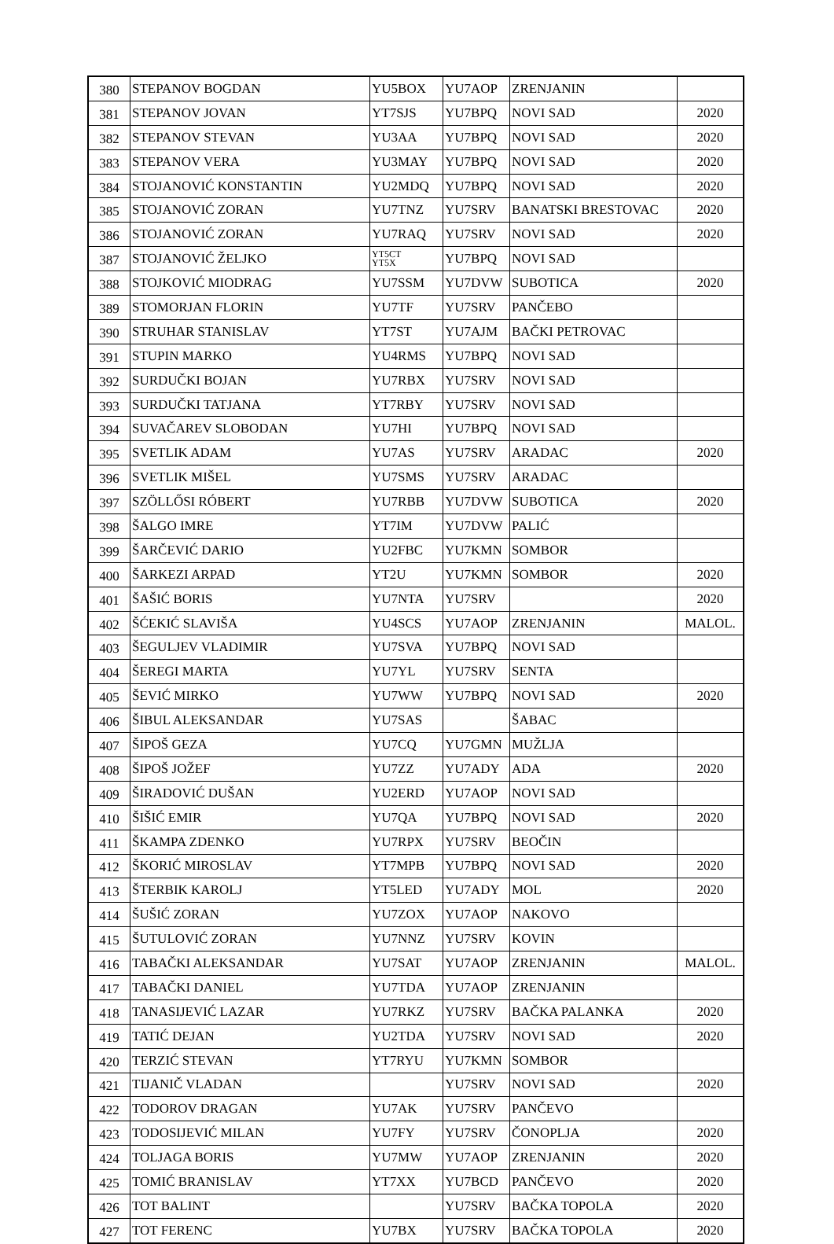| 380 | STEPANOV BOGDAN | YU5BOX | YU7AOP | ZRENJANIN | |
| 381 | STEPANOV JOVAN | YT7SJS | YU7BPQ | NOVI SAD | 2020 |
| 382 | STEPANOV STEVAN | YU3AA | YU7BPQ | NOVI SAD | 2020 |
| 383 | STEPANOV VERA | YU3MAY | YU7BPQ | NOVI SAD | 2020 |
| 384 | STOJANOVIĆ KONSTANTIN | YU2MDQ | YU7BPQ | NOVI SAD | 2020 |
| 385 | STOJANOVIĆ ZORAN | YU7TNZ | YU7SRV | BANATSKI BRESTOVAC | 2020 |
| 386 | STOJANOVIĆ ZORAN | YU7RAQ | YU7SRV | NOVI SAD | 2020 |
| 387 | STOJANOVIĆ ŽELJKO | YT5CT YT5X | YU7BPQ | NOVI SAD | |
| 388 | STOJKOVIĆ MIODRAG | YU7SSM | YU7DVW | SUBOTICA | 2020 |
| 389 | STOMORJAN FLORIN | YU7TF | YU7SRV | PANČEBO | |
| 390 | STRUHAR STANISLAV | YT7ST | YU7AJM | BAČKI PETROVAC | |
| 391 | STUPIN MARKO | YU4RMS | YU7BPQ | NOVI SAD | |
| 392 | SURDUČKI BOJAN | YU7RBX | YU7SRV | NOVI SAD | |
| 393 | SURDUČKI TATJANA | YT7RBY | YU7SRV | NOVI SAD | |
| 394 | SUVAČAREV SLOBODAN | YU7HI | YU7BPQ | NOVI SAD | |
| 395 | SVETLIK ADAM | YU7AS | YU7SRV | ARADAC | 2020 |
| 396 | SVETLIK MIŠEL | YU7SMS | YU7SRV | ARADAC | |
| 397 | SZÖLLŐSI RÓBERT | YU7RBB | YU7DVW | SUBOTICA | 2020 |
| 398 | ŠALGO IMRE | YT7IM | YU7DVW | PALIĆ | |
| 399 | ŠARČEVIĆ DARIO | YU2FBC | YU7KMN | SOMBOR | |
| 400 | ŠARKEZI ARPAD | YT2U | YU7KMN | SOMBOR | 2020 |
| 401 | ŠAŠIĆ BORIS | YU7NTA | YU7SRV | | 2020 |
| 402 | ŠĆEKIĆ SLAVIŠA | YU4SCS | YU7AOP | ZRENJANIN | MALOL. |
| 403 | ŠEGULJEV VLADIMIR | YU7SVA | YU7BPQ | NOVI SAD | |
| 404 | ŠEREGI MARTA | YU7YL | YU7SRV | SENTA | |
| 405 | ŠEVIĆ MIRKO | YU7WW | YU7BPQ | NOVI SAD | 2020 |
| 406 | ŠIBUL ALEKSANDAR | YU7SAS | | ŠABAC | |
| 407 | ŠIPOŠ GEZA | YU7CQ | YU7GMN | MUŽLJA | |
| 408 | ŠIPOŠ JOŽEF | YU7ZZ | YU7ADY | ADA | 2020 |
| 409 | ŠIRADOVIĆ DUŠAN | YU2ERD | YU7AOP | NOVI SAD | |
| 410 | ŠIŠIĆ EMIR | YU7QA | YU7BPQ | NOVI SAD | 2020 |
| 411 | ŠKAMPA ZDENKO | YU7RPX | YU7SRV | BEOČIN | |
| 412 | ŠKORIĆ MIROSLAV | YT7MPB | YU7BPQ | NOVI SAD | 2020 |
| 413 | ŠTERBIK KAROLJ | YT5LED | YU7ADY | MOL | 2020 |
| 414 | ŠUŠIĆ ZORAN | YU7ZOX | YU7AOP | NAKOVO | |
| 415 | ŠUTULOVIĆ ZORAN | YU7NNZ | YU7SRV | KOVIN | |
| 416 | TABAČKI ALEKSANDAR | YU7SAT | YU7AOP | ZRENJANIN | MALOL. |
| 417 | TABAČKI DANIEL | YU7TDA | YU7AOP | ZRENJANIN | |
| 418 | TANASIJEVIĆ LAZAR | YU7RKZ | YU7SRV | BAČKA PALANKA | 2020 |
| 419 | TATIĆ DEJAN | YU2TDA | YU7SRV | NOVI SAD | 2020 |
| 420 | TERZIĆ STEVAN | YT7RYU | YU7KMN | SOMBOR | |
| 421 | TIJANIČ VLADAN | | YU7SRV | NOVI SAD | 2020 |
| 422 | TODOROV DRAGAN | YU7AK | YU7SRV | PANČEVO | |
| 423 | TODOSIJEVIĆ MILAN | YU7FY | YU7SRV | ČONOPLJA | 2020 |
| 424 | TOLJAGA BORIS | YU7MW | YU7AOP | ZRENJANIN | 2020 |
| 425 | TOMIĆ BRANISLAV | YT7XX | YU7BCD | PANČEVO | 2020 |
| 426 | TOT BALINT | | YU7SRV | BAČKA TOPOLA | 2020 |
| 427 | TOT FERENC | YU7BX | YU7SRV | BAČKA TOPOLA | 2020 |